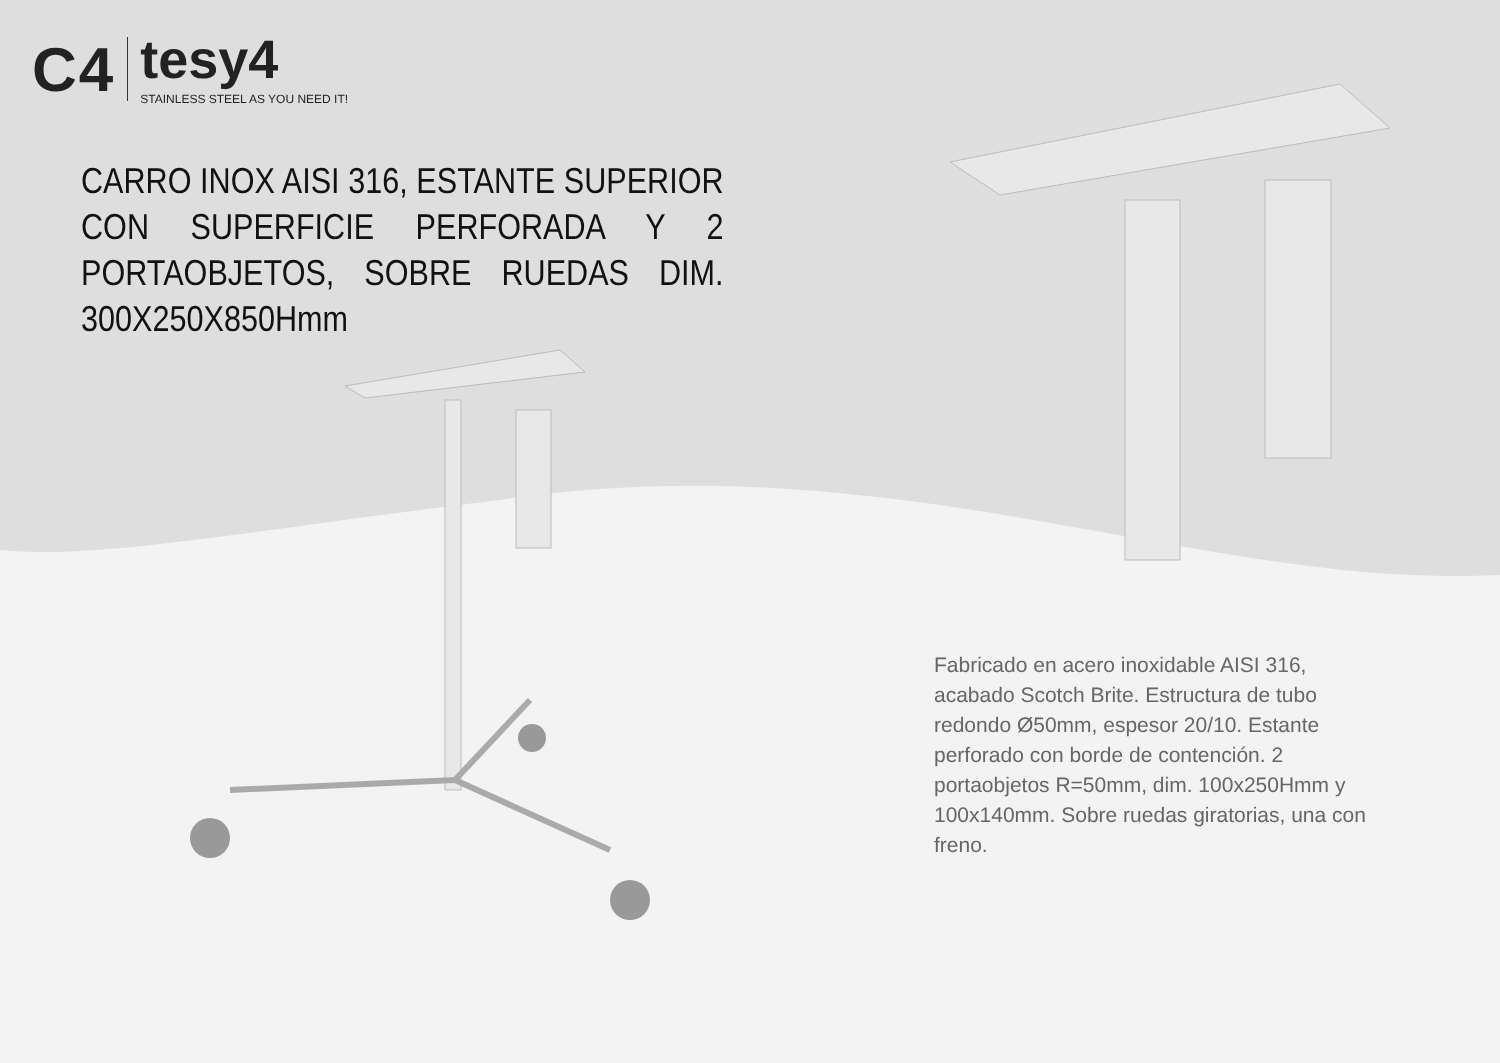C4
tesy4
STAINLESS STEEL AS YOU NEED IT!
CARRO INOX AISI 316, ESTANTE SUPERIOR CON SUPERFICIE PERFORADA Y 2 PORTAOBJETOS, SOBRE RUEDAS DIM. 300X250X850Hmm
Fabricado en acero inoxidable AISI 316, acabado Scotch Brite. Estructura de tubo redondo Ø50mm, espesor 20/10. Estante perforado con borde de contención. 2 portaobjetos R=50mm, dim. 100x250Hmm y 100x140mm. Sobre ruedas giratorias, una con freno.